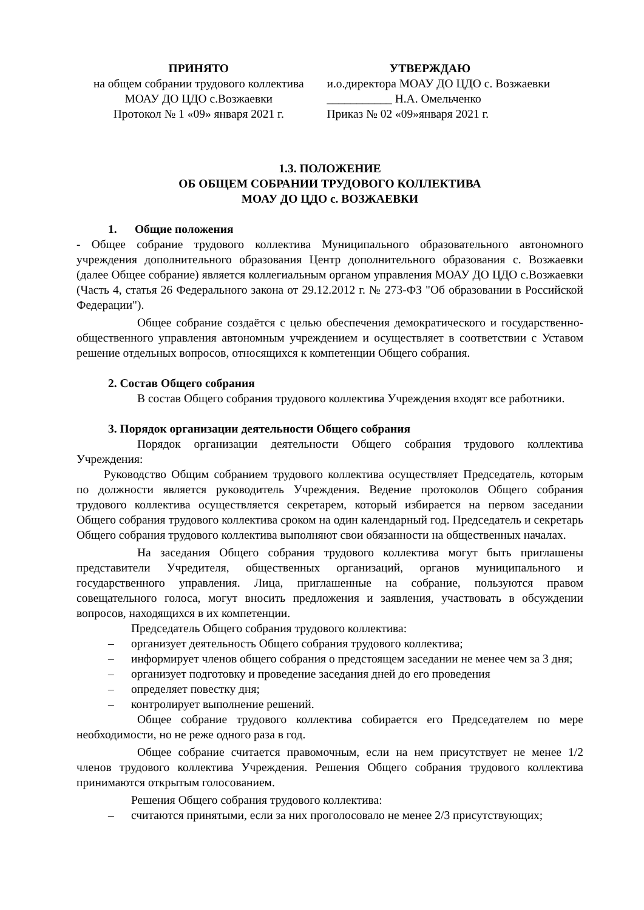ПРИНЯТО
на общем собрании трудового коллектива
МОАУ ДО ЦДО с.Возжаевки
Протокол № 1 «09» января 2021 г.
УТВЕРЖДАЮ
и.о.директора МОАУ ДО ЦДО с. Возжаевки
___________ Н.А. Омельченко
Приказ № 02 «09»января 2021 г.
1.3. ПОЛОЖЕНИЕ
ОБ ОБЩЕМ СОБРАНИИ ТРУДОВОГО КОЛЛЕКТИВА
МОАУ ДО ЦДО с. ВОЗЖАЕВКИ
1. Общие положения
- Общее собрание трудового коллектива Муниципального образовательного автономного учреждения дополнительного образования Центр дополнительного образования с. Возжаевки (далее Общее собрание) является коллегиальным органом управления МОАУ ДО ЦДО с.Возжаевки (Часть 4, статья 26 Федерального закона от 29.12.2012 г. № 273-ФЗ "Об образовании в Российской Федерации").
Общее собрание создаётся с целью обеспечения демократического и государственно-общественного управления автономным учреждением и осуществляет в соответствии с Уставом решение отдельных вопросов, относящихся к компетенции Общего собрания.
2. Состав Общего собрания
В состав Общего собрания трудового коллектива Учреждения входят все работники.
3. Порядок организации деятельности Общего собрания
Порядок организации деятельности Общего собрания трудового коллектива Учреждения:
Руководство Общим собранием трудового коллектива осуществляет Председатель, которым по должности является руководитель Учреждения. Ведение протоколов Общего собрания трудового коллектива осуществляется секретарем, который избирается на первом заседании Общего собрания трудового коллектива сроком на один календарный год. Председатель и секретарь Общего собрания трудового коллектива выполняют свои обязанности на общественных началах.
На заседания Общего собрания трудового коллектива могут быть приглашены представители Учредителя, общественных организаций, органов муниципального и государственного управления. Лица, приглашенные на собрание, пользуются правом совещательного голоса, могут вносить предложения и заявления, участвовать в обсуждении вопросов, находящихся в их компетенции.
Председатель Общего собрания трудового коллектива:
– организует деятельность Общего собрания трудового коллектива;
– информирует членов общего собрания о предстоящем заседании не менее чем за 3 дня;
– организует подготовку и проведение заседания дней до его проведения
– определяет повестку дня;
– контролирует выполнение решений.
Общее собрание трудового коллектива собирается его Председателем по мере необходимости, но не реже одного раза в год.
Общее собрание считается правомочным, если на нем присутствует не менее 1/2 членов трудового коллектива Учреждения. Решения Общего собрания трудового коллектива принимаются открытым голосованием.
Решения Общего собрания трудового коллектива:
– считаются принятыми, если за них проголосовало не менее 2/3 присутствующих;